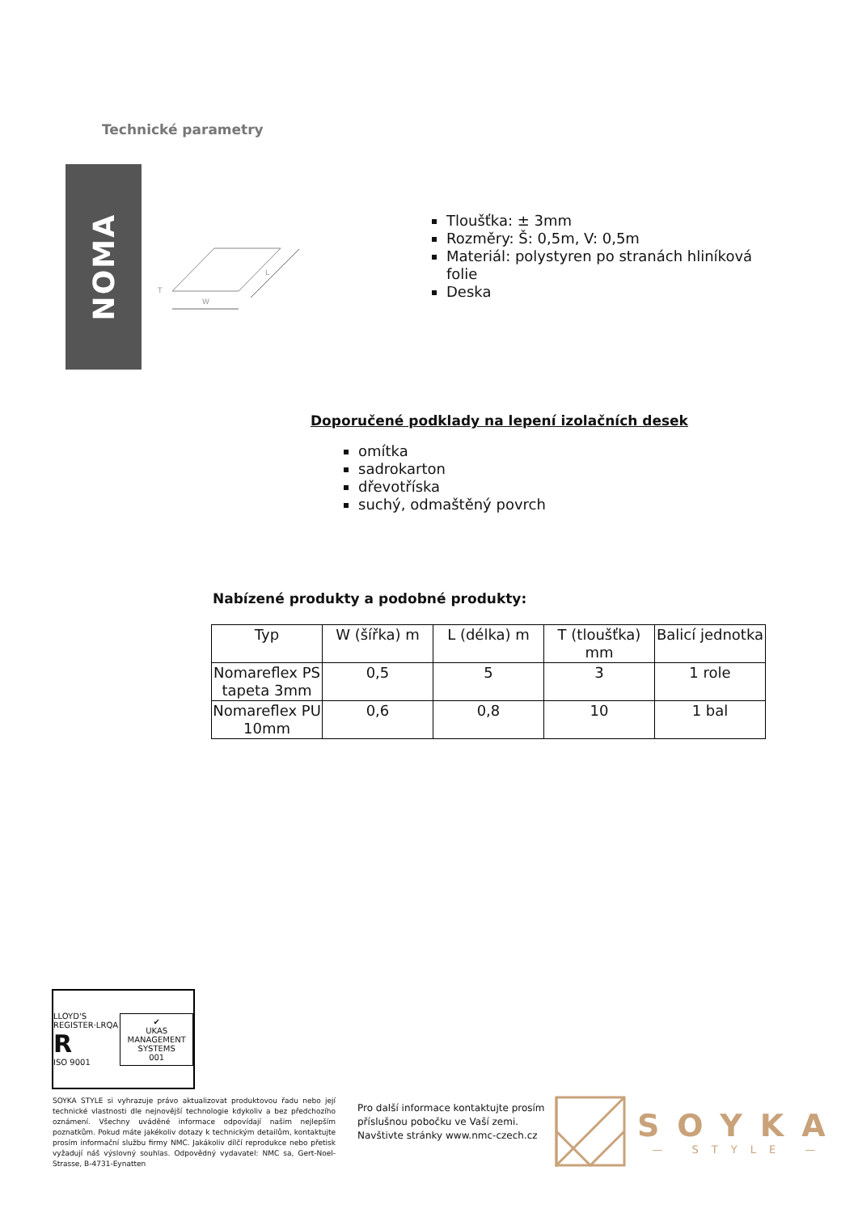Technické parametry
NOMA
W
L
T
Tloušťka: ± 3mm
Rozměry: Š: 0,5m, V: 0,5m
Materiál: polystyren po stranách hliníková folie
Deska
Doporučené podklady na lepení izolačních desek
omítka
sadrokarton
dřevotříska
suchý, odmaštěný povrch
Nabízené produkty a podobné produkty:
| Typ | W (šířka) m | L (délka) m | T (tloušťka) mm | Balicí jednotka |
| --- | --- | --- | --- | --- |
| Nomareflex PS tapeta 3mm | 0,5 | 5 | 3 | 1 role |
| Nomareflex PU 10mm | 0,6 | 0,8 | 10 | 1 bal |
LLOYD'S REGISTER·LRQA
R
ISO 9001
✔
UKAS
MANAGEMENT SYSTEMS
001
SOYKA STYLE si vyhrazuje právo aktualizovat produktovou řadu nebo její technické vlastnosti dle nejnovější technologie kdykoliv a bez předchozího oznámení. Všechny uváděné informace odpovídají našim nejlepším poznatkům. Pokud máte jakékoliv dotazy k technickým detailům, kontaktujte prosím informační službu firmy NMC. Jakákoliv dílčí reprodukce nebo přetisk vyžadují náš výslovný souhlas. Odpovědný vydavatel: NMC sa, Gert-Noel-Strasse, B-4731-Eynatten
Pro další informace kontaktujte prosím
příslušnou pobočku ve Vaší zemi.
Navštivte stránky www.nmc-czech.cz
SOYKA
— STYLE —